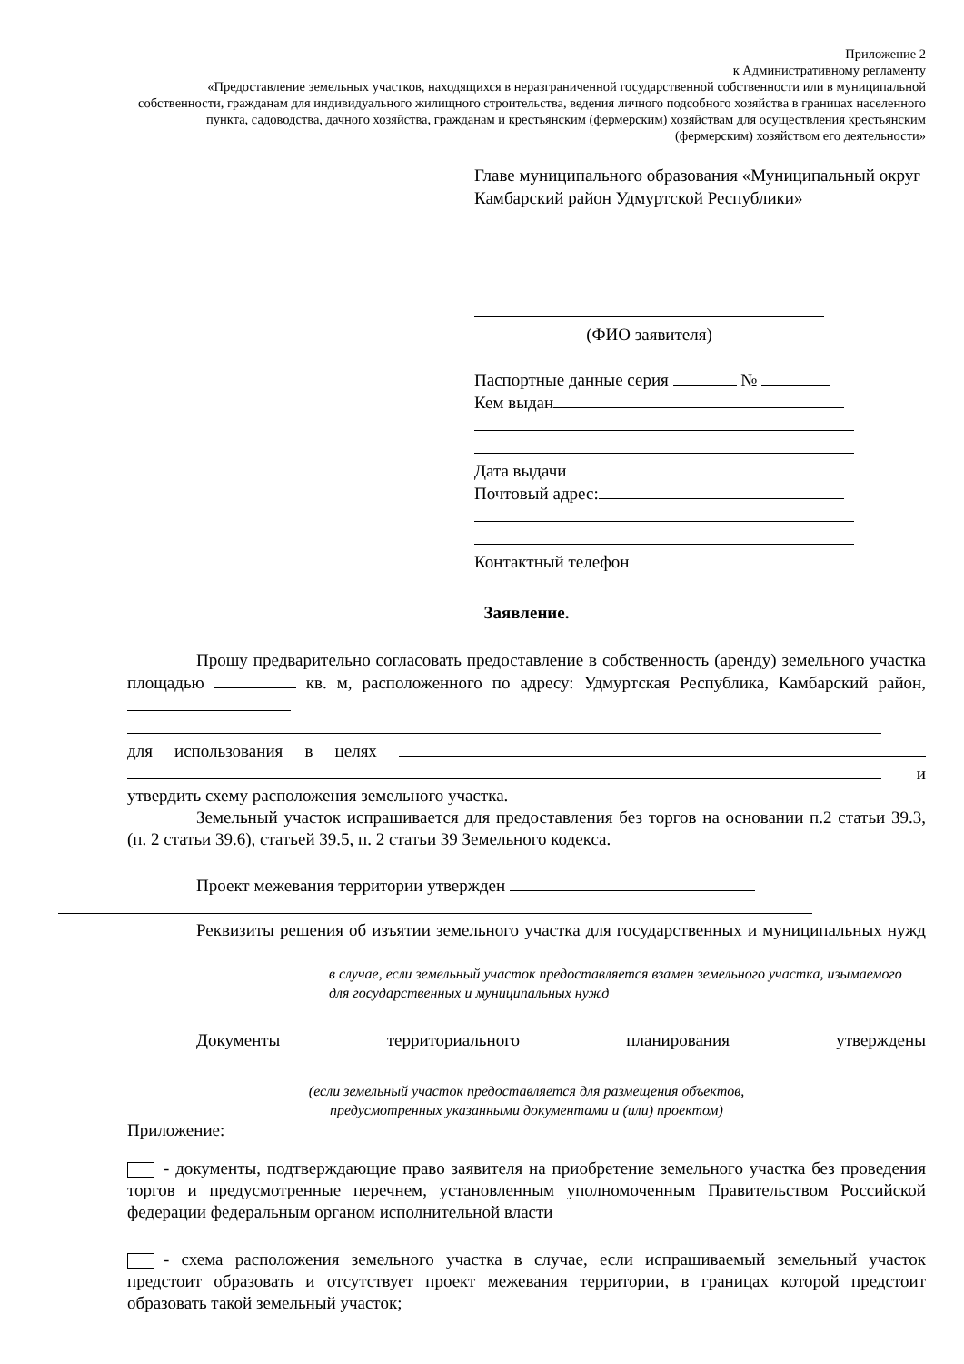Приложение 2
к Административному регламенту
«Предоставление земельных участков, находящихся в неразграниченной государственной собственности или в муниципальной собственности, гражданам для индивидуального жилищного строительства, ведения личного подсобного хозяйства в границах населенного пункта, садоводства, дачного хозяйства, гражданам и крестьянским (фермерским) хозяйствам для осуществления крестьянским (фермерским) хозяйством его деятельности»
Главе муниципального образования «Муниципальный округ Камбарский район Удмуртской Республики»
(ФИО заявителя)
Паспортные данные серия №
Кем выдан
Дата выдачи
Почтовый адрес:
Контактный телефон
Заявление.
Прошу предварительно согласовать предоставление в собственность (аренду) земельного участка площадью кв. м, расположенного по адресу: Удмуртская Республика, Камбарский район,
для использования в целях и утвердить схему расположения земельного участка.
Земельный участок испрашивается для предоставления без торгов на основании п.2 статьи 39.3, (п. 2 статьи 39.6), статьей 39.5, п. 2 статьи 39 Земельного кодекса.
Проект межевания территории утвержден
Реквизиты решения об изъятии земельного участка для государственных и муниципальных нужд
в случае, если земельный участок предоставляется взамен земельного участка, изымаемого для государственных и муниципальных нужд
Документы территориального планирования утверждены
(если земельный участок предоставляется для размещения объектов,
предусмотренных указанными документами и (или) проектом)
Приложение:
- документы, подтверждающие право заявителя на приобретение земельного участка без проведения торгов и предусмотренные перечнем, установленным уполномоченным Правительством Российской федерации федеральным органом исполнительной власти
- схема расположения земельного участка в случае, если испрашиваемый земельный участок предстоит образовать и отсутствует проект межевания территории, в границах которой предстоит образовать такой земельный участок;